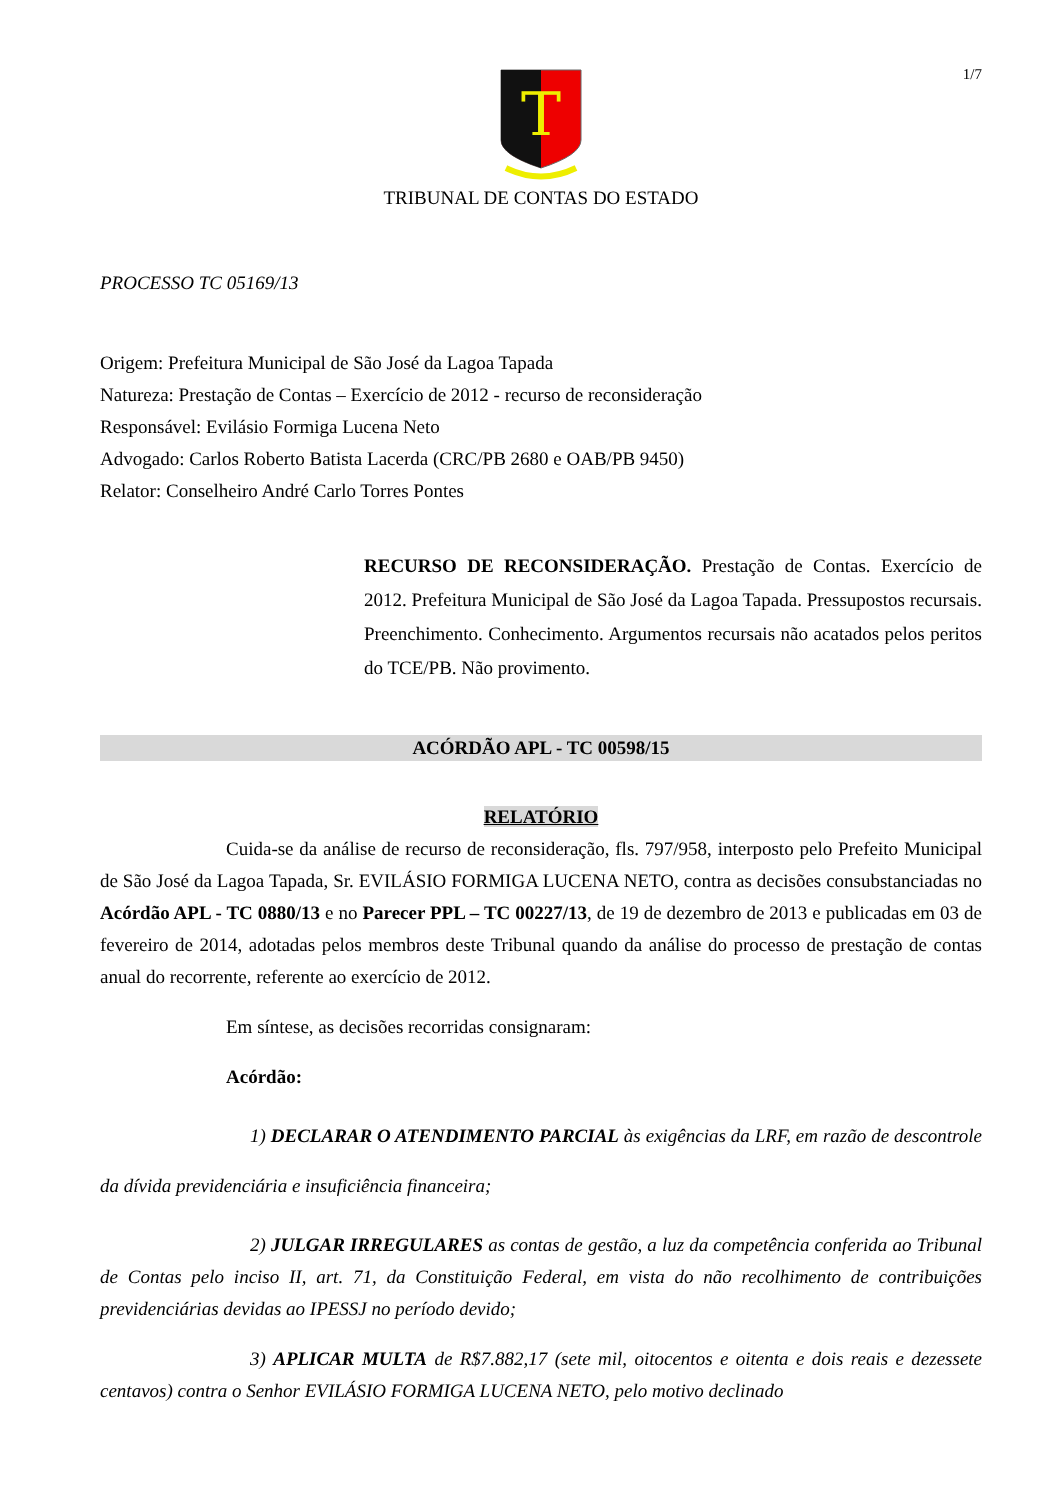1/7
T
TRIBUNAL DE CONTAS DO ESTADO
PROCESSO TC 05169/13
Origem: Prefeitura Municipal de São José da Lagoa Tapada
Natureza: Prestação de Contas – Exercício de 2012 - recurso de reconsideração
Responsável: Evilásio Formiga Lucena Neto
Advogado: Carlos Roberto Batista Lacerda (CRC/PB 2680 e OAB/PB 9450)
Relator: Conselheiro André Carlo Torres Pontes
RECURSO DE RECONSIDERAÇÃO. Prestação de Contas. Exercício de 2012. Prefeitura Municipal de São José da Lagoa Tapada. Pressupostos recursais. Preenchimento. Conhecimento. Argumentos recursais não acatados pelos peritos do TCE/PB. Não provimento.
ACÓRDÃO APL - TC 00598/15
RELATÓRIO
Cuida-se da análise de recurso de reconsideração, fls. 797/958, interposto pelo Prefeito Municipal de São José da Lagoa Tapada, Sr. EVILÁSIO FORMIGA LUCENA NETO, contra as decisões consubstanciadas no Acórdão APL - TC 0880/13 e no Parecer PPL – TC 00227/13, de 19 de dezembro de 2013 e publicadas em 03 de fevereiro de 2014, adotadas pelos membros deste Tribunal quando da análise do processo de prestação de contas anual do recorrente, referente ao exercício de 2012.
Em síntese, as decisões recorridas consignaram:
Acórdão:
1) DECLARAR O ATENDIMENTO PARCIAL às exigências da LRF, em razão de descontrole da dívida previdenciária e insuficiência financeira;
2) JULGAR IRREGULARES as contas de gestão, a luz da competência conferida ao Tribunal de Contas pelo inciso II, art. 71, da Constituição Federal, em vista do não recolhimento de contribuições previdenciárias devidas ao IPESSJ no período devido;
3) APLICAR MULTA de R$7.882,17 (sete mil, oitocentos e oitenta e dois reais e dezessete centavos) contra o Senhor EVILÁSIO FORMIGA LUCENA NETO, pelo motivo declinado